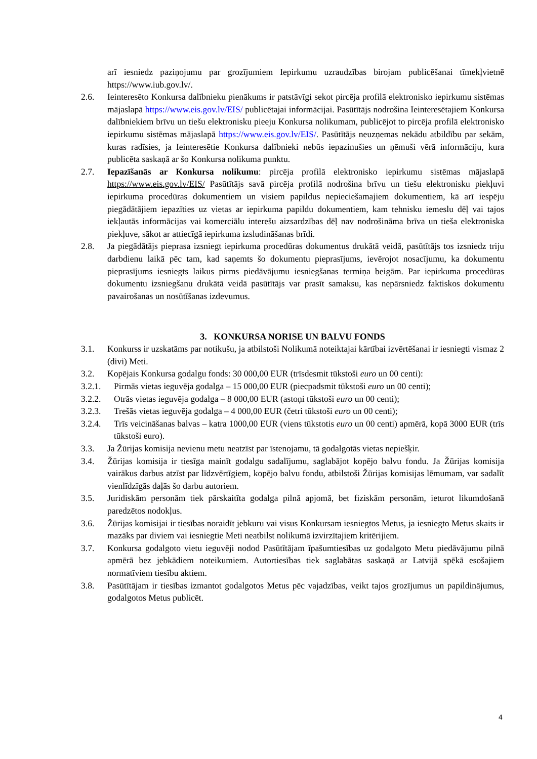arī iesniedz paziņojumu par grozījumiem Iepirkumu uzraudzības birojam publicēšanai tīmekļvietnē https://www.iub.gov.lv/.
2.6. Ieinteresēto Konkursa dalībnieku pienākums ir patstāvīgi sekot pircēja profilā elektronisko iepirkumu sistēmas mājaslapā https://www.eis.gov.lv/EIS/ publicētajai informācijai. Pasūtītājs nodrošina Ieinteresētajiem Konkursa dalībniekiem brīvu un tiešu elektronisku pieeju Konkursa nolikumam, publicējot to pircēja profilā elektronisko iepirkumu sistēmas mājaslapā https://www.eis.gov.lv/EIS/. Pasūtītājs neuzņemas nekādu atbildību par sekām, kuras radīsies, ja Ieinteresētie Konkursa dalībnieki nebūs iepazinušies un ņēmuši vērā informāciju, kura publicēta saskaņā ar šo Konkursa nolikuma punktu.
2.7. Iepazīšanās ar Konkursa nolikumu: pircēja profilā elektronisko iepirkumu sistēmas mājaslapā https://www.eis.gov.lv/EIS/ Pasūtītājs savā pircēja profilā nodrošina brīvu un tiešu elektronisku piekļuvi iepirkuma procedūras dokumentiem un visiem papildus nepieciešamajiem dokumentiem, kā arī iespēju piegādātājiem iepazīties uz vietas ar iepirkuma papildu dokumentiem, kam tehnisku iemeslu dēļ vai tajos iekļautās informācijas vai komerciālu interešu aizsardzības dēļ nav nodrošināma brīva un tieša elektroniska piekļuve, sākot ar attiecīgā iepirkuma izsludināšanas brīdi.
2.8. Ja piegādātājs pieprasa izsniegt iepirkuma procedūras dokumentus drukātā veidā, pasūtītājs tos izsniedz triju darbdienu laikā pēc tam, kad saņemts šo dokumentu pieprasījums, ievērojot nosacījumu, ka dokumentu pieprasījums iesniegts laikus pirms piedāvājumu iesniegšanas termiņa beigām. Par iepirkuma procedūras dokumentu izsniegšanu drukātā veidā pasūtītājs var prasīt samaksu, kas nepārsniedz faktiskos dokumentu pavairošanas un nosūtīšanas izdevumus.
3. KONKURSA NORISE UN BALVU FONDS
3.1. Konkurss ir uzskatāms par notikušu, ja atbilstoši Nolikumā noteiktajai kārtībai izvērtēšanai ir iesniegti vismaz 2 (divi) Meti.
3.2. Kopējais Konkursa godalgu fonds: 30 000,00 EUR (trīsdesmit tūkstoši euro un 00 centi):
3.2.1. Pirmās vietas ieguvēja godalga – 15 000,00 EUR (piecpadsmit tūkstoši euro un 00 centi);
3.2.2. Otrās vietas ieguvēja godalga – 8 000,00 EUR (astoņi tūkstoši euro un 00 centi);
3.2.3. Trešās vietas ieguvēja godalga – 4 000,00 EUR (četri tūkstoši euro un 00 centi);
3.2.4. Trīs veicināšanas balvas – katra 1000,00 EUR (viens tūkstotis euro un 00 centi) apmērā, kopā 3000 EUR (trīs tūkstoši euro).
3.3. Ja Žūrijas komisija nevienu metu neatzīst par īstenojamu, tā godalgotās vietas nepiešķir.
3.4. Žūrijas komisija ir tiesīga mainīt godalgu sadalījumu, saglabājot kopējo balvu fondu. Ja Žūrijas komisija vairākus darbus atzīst par līdzvērtīgiem, kopējo balvu fondu, atbilstoši Žūrijas komisijas lēmumam, var sadalīt vienlīdzīgās daļās šo darbu autoriem.
3.5. Juridiskām personām tiek pārskaitīta godalga pilnā apjomā, bet fiziskām personām, ieturot likumdošanā paredzētos nodokļus.
3.6. Žūrijas komisijai ir tiesības noraidīt jebkuru vai visus Konkursam iesniegtos Metus, ja iesniegto Metus skaits ir mazāks par diviem vai iesniegtie Meti neatbilst nolikumā izvirzītajiem kritērijiem.
3.7. Konkursa godalgoto vietu ieguvēji nodod Pasūtītājam īpašumtiesības uz godalgoto Metu piedāvājumu pilnā apmērā bez jebkādiem noteikumiem. Autortiesības tiek saglabātas saskaņā ar Latvijā spēkā esošajiem normatīviem tiesību aktiem.
3.8. Pasūtītājam ir tiesības izmantot godalgotos Metus pēc vajadzības, veikt tajos grozījumus un papildinājumus, godalgotos Metus publicēt.
4